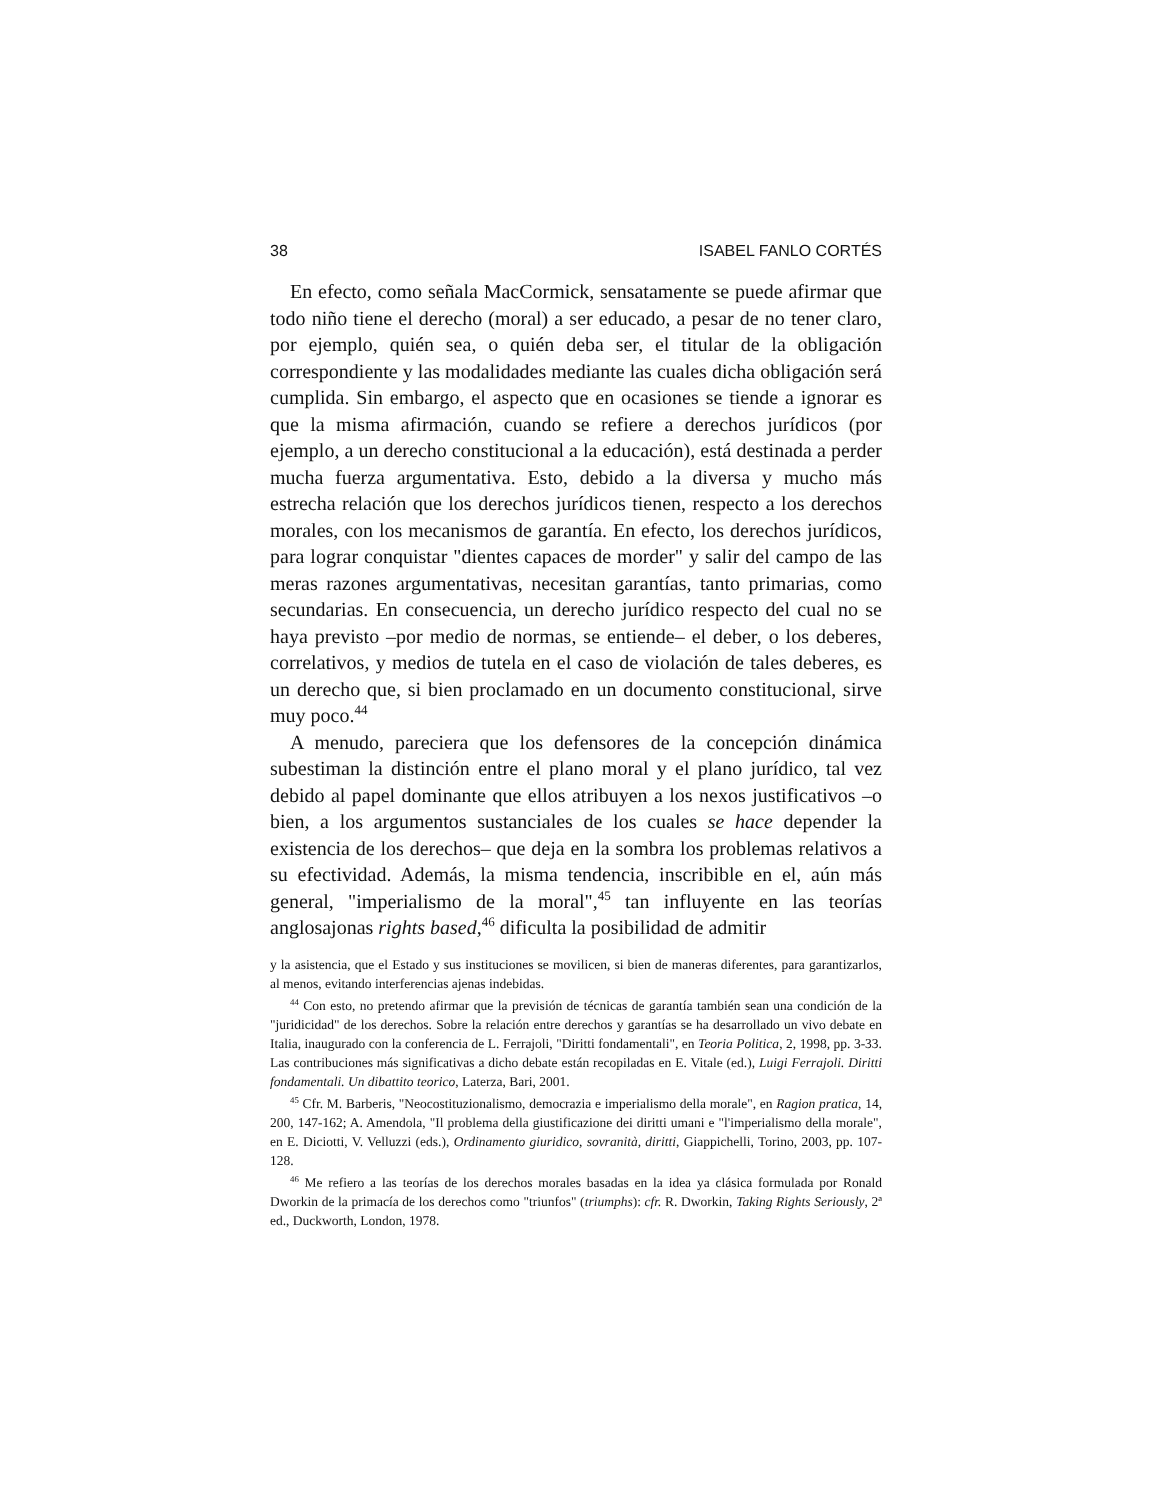38 ISABEL FANLO CORTÉS
En efecto, como señala MacCormick, sensatamente se puede afirmar que todo niño tiene el derecho (moral) a ser educado, a pesar de no tener claro, por ejemplo, quién sea, o quién deba ser, el titular de la obligación correspondiente y las modalidades mediante las cuales dicha obligación será cumplida. Sin embargo, el aspecto que en ocasiones se tiende a ignorar es que la misma afirmación, cuando se refiere a derechos jurídicos (por ejemplo, a un derecho constitucional a la educación), está destinada a perder mucha fuerza argumentativa. Esto, debido a la diversa y mucho más estrecha relación que los derechos jurídicos tienen, respecto a los derechos morales, con los mecanismos de garantía. En efecto, los derechos jurídicos, para lograr conquistar "dientes capaces de morder" y salir del campo de las meras razones argumentativas, necesitan garantías, tanto primarias, como secundarias. En consecuencia, un derecho jurídico respecto del cual no se haya previsto –por medio de normas, se entiende– el deber, o los deberes, correlativos, y medios de tutela en el caso de violación de tales deberes, es un derecho que, si bien proclamado en un documento constitucional, sirve muy poco.<sup>44</sup>
A menudo, pareciera que los defensores de la concepción dinámica subestiman la distinción entre el plano moral y el plano jurídico, tal vez debido al papel dominante que ellos atribuyen a los nexos justificativos –o bien, a los argumentos sustanciales de los cuales se hace depender la existencia de los derechos– que deja en la sombra los problemas relativos a su efectividad. Además, la misma tendencia, inscribible en el, aún más general, "imperialismo de la moral",<sup>45</sup> tan influyente en las teorías anglosajonas rights based,<sup>46</sup> dificulta la posibilidad de admitir
y la asistencia, que el Estado y sus instituciones se movilicen, si bien de maneras diferentes, para garantizarlos, al menos, evitando interferencias ajenas indebidas.
<sup>44</sup> Con esto, no pretendo afirmar que la previsión de técnicas de garantía también sean una condición de la "juridicidad" de los derechos. Sobre la relación entre derechos y garantías se ha desarrollado un vivo debate en Italia, inaugurado con la conferencia de L. Ferrajoli, "Diritti fondamentali", en Teoria Politica, 2, 1998, pp. 3-33. Las contribuciones más significativas a dicho debate están recopiladas en E. Vitale (ed.), Luigi Ferrajoli. Diritti fondamentali. Un dibattito teorico, Laterza, Bari, 2001.
<sup>45</sup> Cfr. M. Barberis, "Neocostituzionalismo, democrazia e imperialismo della morale", en Ragion pratica, 14, 200, 147-162; A. Amendola, "Il problema della giustificazione dei diritti umani e "l'imperialismo della morale", en E. Diciotti, V. Velluzzi (eds.), Ordinamento giuridico, sovranità, diritti, Giappichelli, Torino, 2003, pp. 107-128.
<sup>46</sup> Me refiero a las teorías de los derechos morales basadas en la idea ya clásica formulada por Ronald Dworkin de la primacía de los derechos como "triunfos" (triumphs): cfr. R. Dworkin, Taking Rights Seriously, 2ª ed., Duckworth, London, 1978.